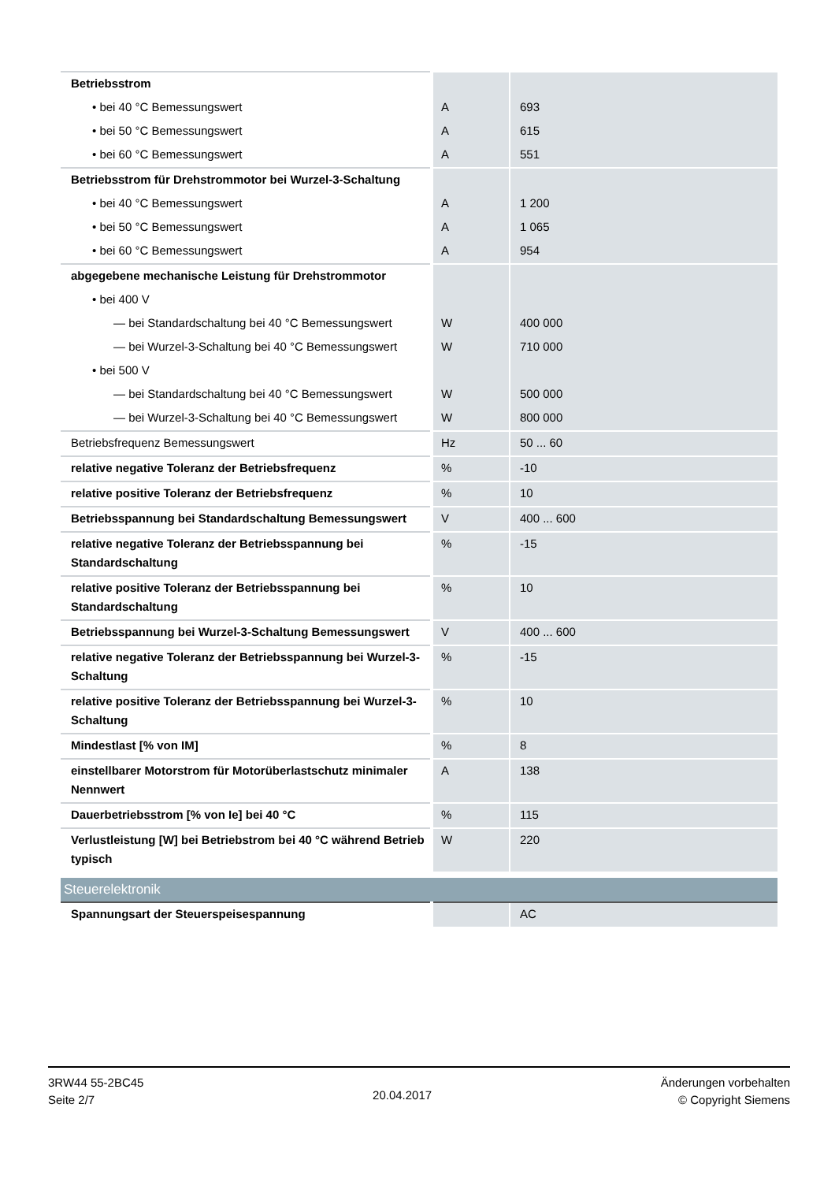| Betriebsstrom | | |
| • bei 40 °C Bemessungswert | A | 693 |
| • bei 50 °C Bemessungswert | A | 615 |
| • bei 60 °C Bemessungswert | A | 551 |
| Betriebsstrom für Drehstrommotor bei Wurzel-3-Schaltung | | |
| • bei 40 °C Bemessungswert | A | 1 200 |
| • bei 50 °C Bemessungswert | A | 1 065 |
| • bei 60 °C Bemessungswert | A | 954 |
| abgegebene mechanische Leistung für Drehstrommotor | | |
| • bei 400 V | | |
| — bei Standardschaltung bei 40 °C Bemessungswert | W | 400 000 |
| — bei Wurzel-3-Schaltung bei 40 °C Bemessungswert | W | 710 000 |
| • bei 500 V | | |
| — bei Standardschaltung bei 40 °C Bemessungswert | W | 500 000 |
| — bei Wurzel-3-Schaltung bei 40 °C Bemessungswert | W | 800 000 |
| Betriebsfrequenz Bemessungswert | Hz | 50 ... 60 |
| relative negative Toleranz der Betriebsfrequenz | % | -10 |
| relative positive Toleranz der Betriebsfrequenz | % | 10 |
| Betriebsspannung bei Standardschaltung Bemessungswert | V | 400 ... 600 |
| relative negative Toleranz der Betriebsspannung bei Standardschaltung | % | -15 |
| relative positive Toleranz der Betriebsspannung bei Standardschaltung | % | 10 |
| Betriebsspannung bei Wurzel-3-Schaltung Bemessungswert | V | 400 ... 600 |
| relative negative Toleranz der Betriebsspannung bei Wurzel-3-Schaltung | % | -15 |
| relative positive Toleranz der Betriebsspannung bei Wurzel-3-Schaltung | % | 10 |
| Mindestlast [% von IM] | % | 8 |
| einstellbarer Motorstrom für Motorüberlastschutz minimaler Nennwert | A | 138 |
| Dauerbetriebsstrom [% von Ie] bei 40 °C | % | 115 |
| Verlustleistung [W] bei Betriebstrom bei 40 °C während Betrieb typisch | W | 220 |
| Steuerelektronik | | |
| Spannungsart der Steuerspeisespannung | | AC |
3RW44 55-2BC45
Seite 2/7
20.04.2017
Änderungen vorbehalten
© Copyright Siemens